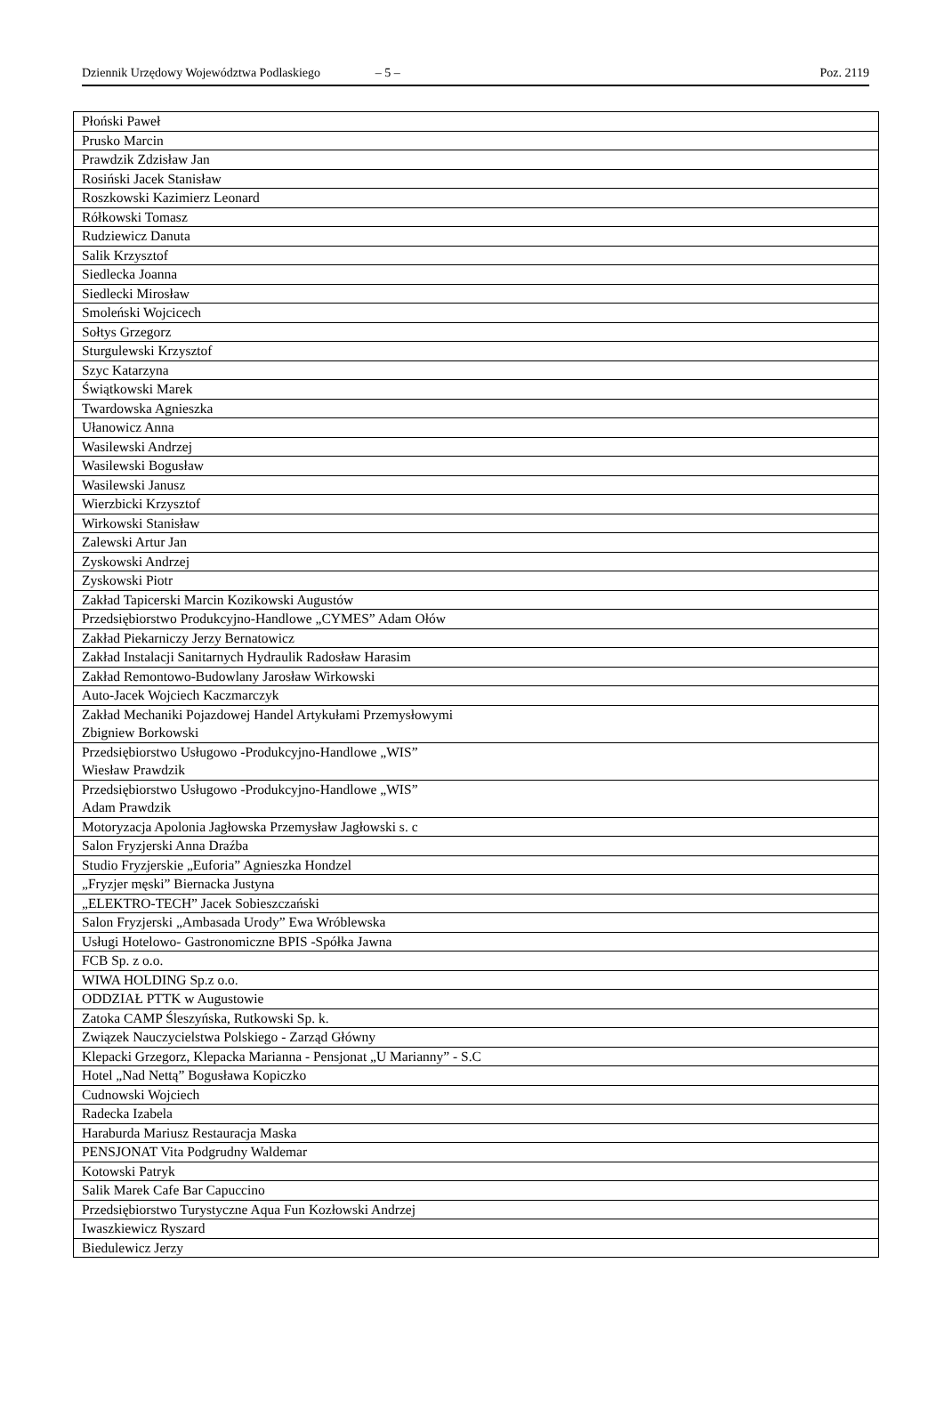Dziennik Urzędowy Województwa Podlaskiego – 5 – Poz. 2119
| Płoński Paweł |
| Prusko Marcin |
| Prawdzik Zdzisław Jan |
| Rosiński Jacek Stanisław |
| Roszkowski Kazimierz Leonard |
| Rółkowski Tomasz |
| Rudziewicz Danuta |
| Salik Krzysztof |
| Siedlecka Joanna |
| Siedlecki Mirosław |
| Smoleński Wojcicech |
| Sołtys Grzegorz |
| Sturgulewski Krzysztof |
| Szyc Katarzyna |
| Świątkowski Marek |
| Twardowska Agnieszka |
| Ułanowicz Anna |
| Wasilewski Andrzej |
| Wasilewski Bogusław |
| Wasilewski Janusz |
| Wierzbicki Krzysztof |
| Wirkowski Stanisław |
| Zalewski Artur Jan |
| Zyskowski Andrzej |
| Zyskowski Piotr |
| Zakład Tapicerski Marcin Kozikowski Augustów |
| Przedsiębiorstwo Produkcyjno-Handlowe „CYMES” Adam Ołów |
| Zakład Piekarniczy Jerzy Bernatowicz |
| Zakład Instalacji Sanitarnych Hydraulik Radosław Harasim |
| Zakład Remontowo-Budowlany Jarosław Wirkowski |
| Auto-Jacek Wojciech Kaczmarczyk |
| Zakład Mechaniki Pojazdowej Handel Artykułami Przemysłowymi Zbigniew Borkowski |
| Przedsiębiorstwo Usługowo -Produkcyjno-Handlowe „WIS” Wiesław Prawdzik |
| Przedsiębiorstwo Usługowo -Produkcyjno-Handlowe „WIS” Adam Prawdzik |
| Motoryzacja Apolonia Jagłowska Przemysław Jagłowski s. c |
| Salon Fryzjerski Anna Draźba |
| Studio Fryzjerskie „Euforia” Agnieszka Hondzel |
| „Fryzjer męski” Biernacka Justyna |
| „ELEKTRO-TECH” Jacek Sobieszczański |
| Salon Fryzjerski „Ambasada Urody” Ewa Wróblewska |
| Usługi Hotelowo- Gastronomiczne BPIS -Spółka Jawna |
| FCB Sp. z o.o. |
| WIWA HOLDING Sp.z o.o. |
| ODDZIAŁ PTTK w Augustowie |
| Zatoka CAMP Śleszyńska, Rutkowski Sp. k. |
| Związek Nauczycielstwa Polskiego - Zarząd Główny |
| Klepacki Grzegorz, Klepacka Marianna - Pensjonat „U Marianny” - S.C |
| Hotel „Nad Nettą” Bogusława Kopiczko |
| Cudnowski Wojciech |
| Radecka Izabela |
| Haraburda Mariusz Restauracja Maska |
| PENSJONAT Vita Podgrudny Waldemar |
| Kotowski Patryk |
| Salik Marek Cafe Bar Capuccino |
| Przedsiębiorstwo Turystyczne Aqua Fun Kozłowski Andrzej |
| Iwaszkiewicz Ryszard |
| Biedulewicz Jerzy |